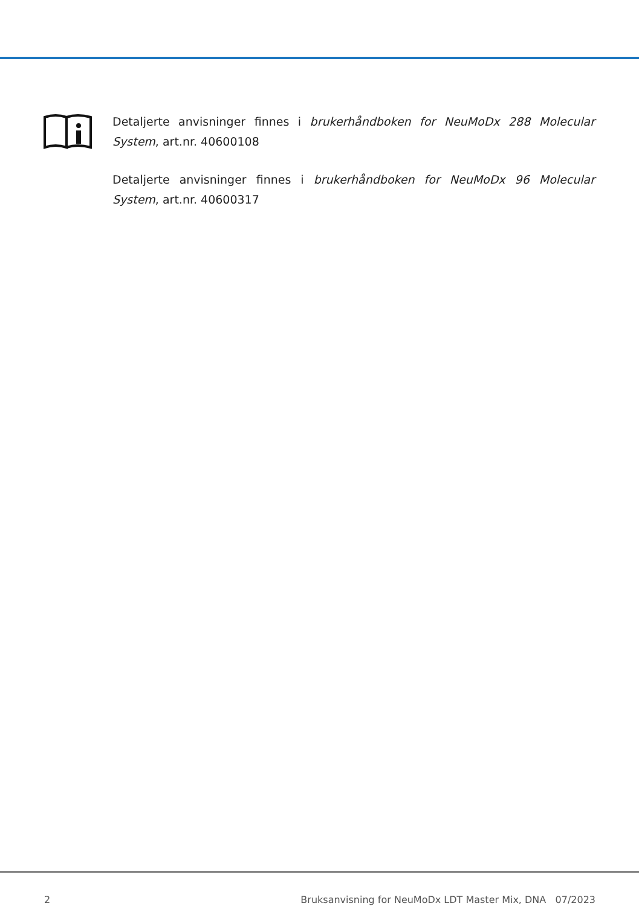Detaljerte anvisninger finnes i brukerhåndboken for NeuMoDx 288 Molecular System, art.nr. 40600108
Detaljerte anvisninger finnes i brukerhåndboken for NeuMoDx 96 Molecular System, art.nr. 40600317
2 Bruksanvisning for NeuMoDx LDT Master Mix, DNA 07/2023